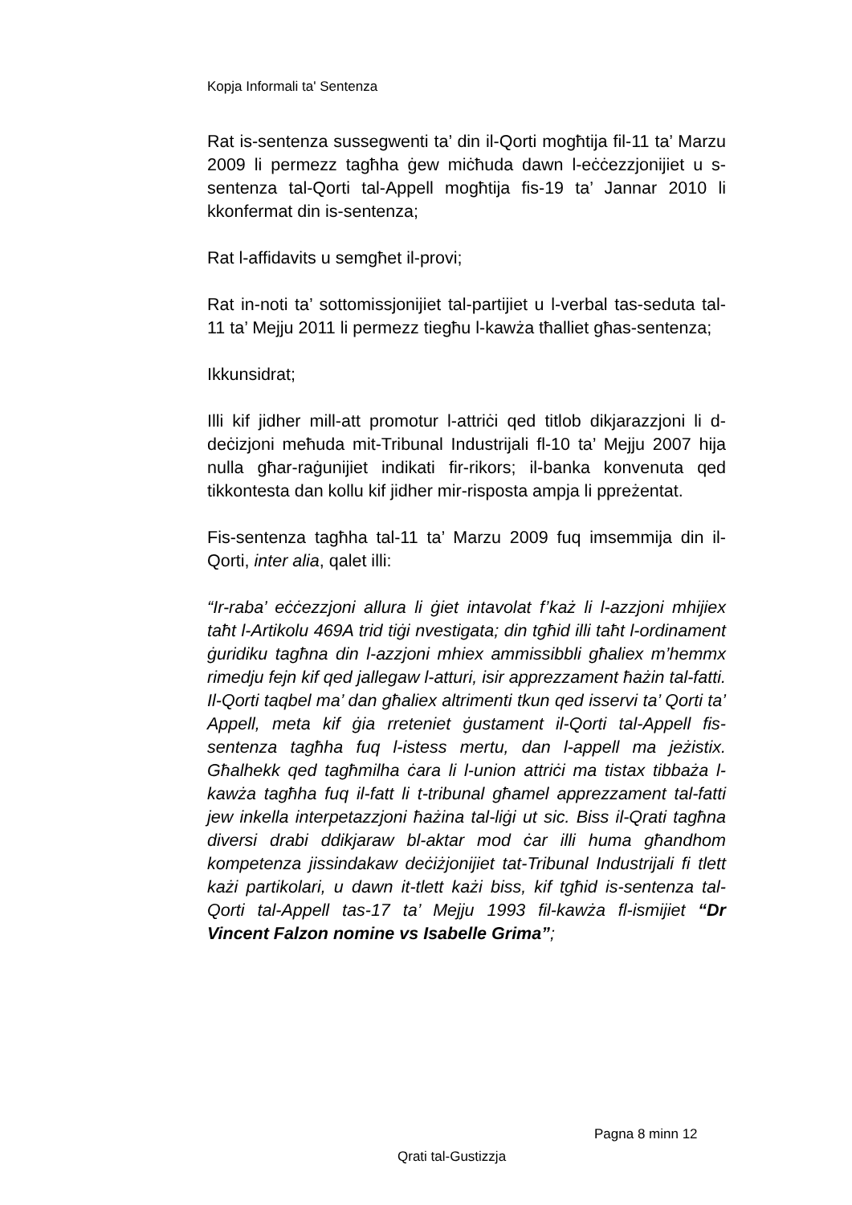Kopja Informali ta' Sentenza
Rat is-sentenza sussegwenti ta’ din il-Qorti mogħtija fil-11 ta’ Marzu 2009 li permezz tagħha ġew miċħuda dawn l-eċċezzjonijiet u s-sentenza tal-Qorti tal-Appell mogħtija fis-19 ta’ Jannar 2010 li kkonfermat din is-sentenza;
Rat l-affidavits u semgħet il-provi;
Rat in-noti ta’ sottomissjonijiet tal-partijiet u l-verbal tas-seduta tal-11 ta’ Mejju 2011 li permezz tiegħu l-kawża tħalliet għas-sentenza;
Ikkunsidrat;
Illi kif jidher mill-att promotur l-attriċi qed titlob dikjarazzjoni li d-deċizjoni meħuda mit-Tribunal Industrijali fl-10 ta’ Mejju 2007 hija nulla għar-raġunijiet indikati fir-rikors; il-banka konvenuta qed tikkontesta dan kollu kif jidher mir-risposta ampja li ppreżentat.
Fis-sentenza tagħha tal-11 ta’ Marzu 2009 fuq imsemmija din il-Qorti, inter alia, qalet illi:
“Ir-raba’ eċċezzjoni allura li ġiet intavolat f’każ li l-azzjoni mhijiex taħt l-Artikolu 469A trid tiġi nvestigata; din tgħid illi taħt l-ordinament ġuridiku tagħna din l-azzjoni mhiex ammissibbli għaliex m’hemmx rimedju fejn kif qed jallegaw l-atturi, isir apprezzament ħażin tal-fatti. Il-Qorti taqbel ma’ dan għaliex altrimenti tkun qed isservi ta’ Qorti ta’ Appell, meta kif ġia rreteniet ġustament il-Qorti tal-Appell fis-sentenza tagħha fuq l-istess mertu, dan l-appell ma jeżistix. Għalhekk qed tagħmilha ċara li l-union attriċi ma tistax tibbaża l-kawża tagħha fuq il-fatt li t-tribunal għamel apprezzament tal-fatti jew inkella interpetazzjoni ħażina tal-liġi ut sic. Biss il-Qrati tagħna diversi drabi ddikjaraw bl-aktar mod ċar illi huma għandhom kompetenza jissindakaw deċiżjonijiet tat-Tribunal Industrijali fi tlett każi partikolari, u dawn it-tlett każi biss, kif tgħid is-sentenza tal-Qorti tal-Appell tas-17 ta’ Mejju 1993 fil-kawża fl-ismijiet “Dr Vincent Falzon nomine vs Isabelle Grima”;
Pagna 8 minn 12
Qrati tal-Gustizzja